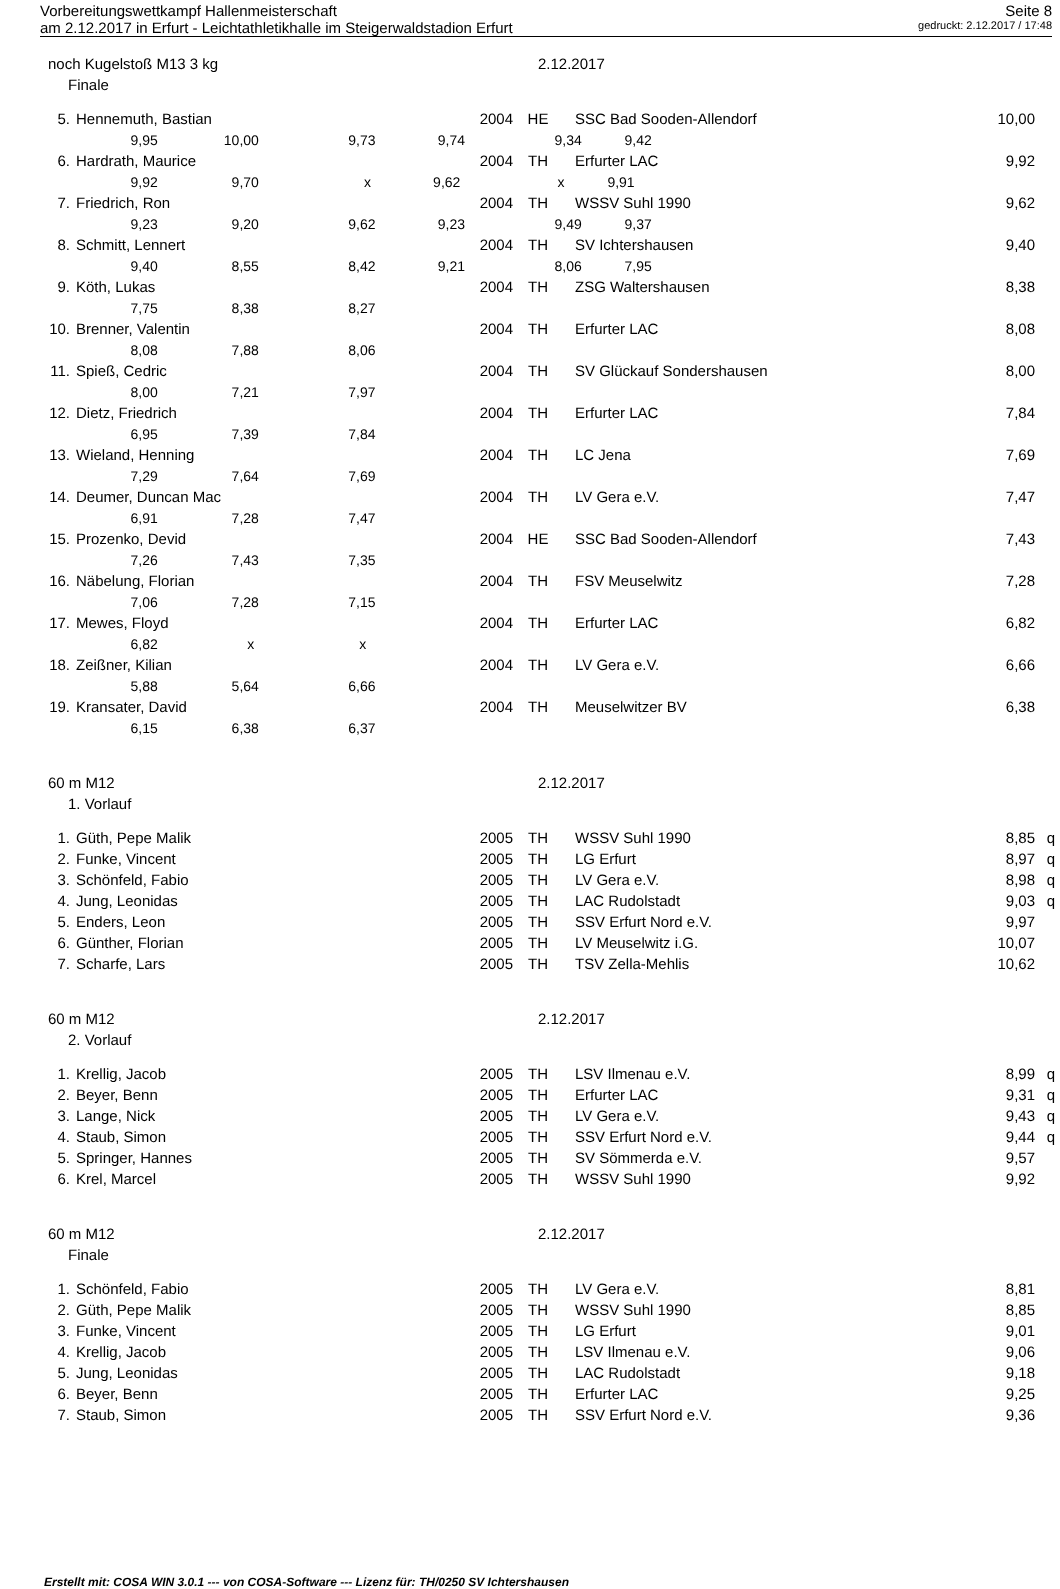Vorbereitungswettkampf Hallenmeisterschaft Seite 8
am 2.12.2017 in Erfurt - Leichtathletikhalle im Steigerwaldstadion Erfurt gedruckt: 2.12.2017 / 17:48
noch Kugelstoß M13 3 kg 2.12.2017
Finale
| 5. | Hennemuth, Bastian | 2004 | HE | SSC Bad Sooden-Allendorf | 10,00 | |
| | 9,95 10,00 9,73 9,74 9,34 9,42 | | | | | |
| 6. | Hardrath, Maurice | 2004 | TH | Erfurter LAC | 9,92 | |
| | 9,92 9,70 x 9,62 x 9,91 | | | | | |
| 7. | Friedrich, Ron | 2004 | TH | WSSV Suhl 1990 | 9,62 | |
| | 9,23 9,20 9,62 9,23 9,49 9,37 | | | | | |
| 8. | Schmitt, Lennert | 2004 | TH | SV Ichtershausen | 9,40 | |
| | 9,40 8,55 8,42 9,21 8,06 7,95 | | | | | |
| 9. | Köth, Lukas | 2004 | TH | ZSG Waltershausen | 8,38 | |
| | 7,75 8,38 8,27 | | | | | |
| 10. | Brenner, Valentin | 2004 | TH | Erfurter LAC | 8,08 | |
| | 8,08 7,88 8,06 | | | | | |
| 11. | Spieß, Cedric | 2004 | TH | SV Glückauf Sondershausen | 8,00 | |
| | 8,00 7,21 7,97 | | | | | |
| 12. | Dietz, Friedrich | 2004 | TH | Erfurter LAC | 7,84 | |
| | 6,95 7,39 7,84 | | | | | |
| 13. | Wieland, Henning | 2004 | TH | LC Jena | 7,69 | |
| | 7,29 7,64 7,69 | | | | | |
| 14. | Deumer, Duncan Mac | 2004 | TH | LV Gera e.V. | 7,47 | |
| | 6,91 7,28 7,47 | | | | | |
| 15. | Prozenko, Devid | 2004 | HE | SSC Bad Sooden-Allendorf | 7,43 | |
| | 7,26 7,43 7,35 | | | | | |
| 16. | Näbelung, Florian | 2004 | TH | FSV Meuselwitz | 7,28 | |
| | 7,06 7,28 7,15 | | | | | |
| 17. | Mewes, Floyd | 2004 | TH | Erfurter LAC | 6,82 | |
| | 6,82 x x | | | | | |
| 18. | Zeißner, Kilian | 2004 | TH | LV Gera e.V. | 6,66 | |
| | 5,88 5,64 6,66 | | | | | |
| 19. | Kransater, David | 2004 | TH | Meuselwitzer BV | 6,38 | |
| | 6,15 6,38 6,37 | | | | | |
60 m M12 2.12.2017
1. Vorlauf
| 1. | Güth, Pepe Malik | 2005 | TH | WSSV Suhl 1990 | 8,85 | q |
| 2. | Funke, Vincent | 2005 | TH | LG Erfurt | 8,97 | q |
| 3. | Schönfeld, Fabio | 2005 | TH | LV Gera e.V. | 8,98 | q |
| 4. | Jung, Leonidas | 2005 | TH | LAC Rudolstadt | 9,03 | q |
| 5. | Enders, Leon | 2005 | TH | SSV Erfurt Nord e.V. | 9,97 | |
| 6. | Günther, Florian | 2005 | TH | LV Meuselwitz i.G. | 10,07 | |
| 7. | Scharfe, Lars | 2005 | TH | TSV Zella-Mehlis | 10,62 | |
60 m M12 2.12.2017
2. Vorlauf
| 1. | Krellig, Jacob | 2005 | TH | LSV Ilmenau e.V. | 8,99 | q |
| 2. | Beyer, Benn | 2005 | TH | Erfurter LAC | 9,31 | q |
| 3. | Lange, Nick | 2005 | TH | LV Gera e.V. | 9,43 | q |
| 4. | Staub, Simon | 2005 | TH | SSV Erfurt Nord e.V. | 9,44 | q |
| 5. | Springer, Hannes | 2005 | TH | SV Sömmerda e.V. | 9,57 | |
| 6. | Krel, Marcel | 2005 | TH | WSSV Suhl 1990 | 9,92 | |
60 m M12 2.12.2017
Finale
| 1. | Schönfeld, Fabio | 2005 | TH | LV Gera e.V. | 8,81 | |
| 2. | Güth, Pepe Malik | 2005 | TH | WSSV Suhl 1990 | 8,85 | |
| 3. | Funke, Vincent | 2005 | TH | LG Erfurt | 9,01 | |
| 4. | Krellig, Jacob | 2005 | TH | LSV Ilmenau e.V. | 9,06 | |
| 5. | Jung, Leonidas | 2005 | TH | LAC Rudolstadt | 9,18 | |
| 6. | Beyer, Benn | 2005 | TH | Erfurter LAC | 9,25 | |
| 7. | Staub, Simon | 2005 | TH | SSV Erfurt Nord e.V. | 9,36 | |
Erstellt mit: COSA WIN 3.0.1 --- von COSA-Software --- Lizenz für: TH/0250 SV Ichtershausen